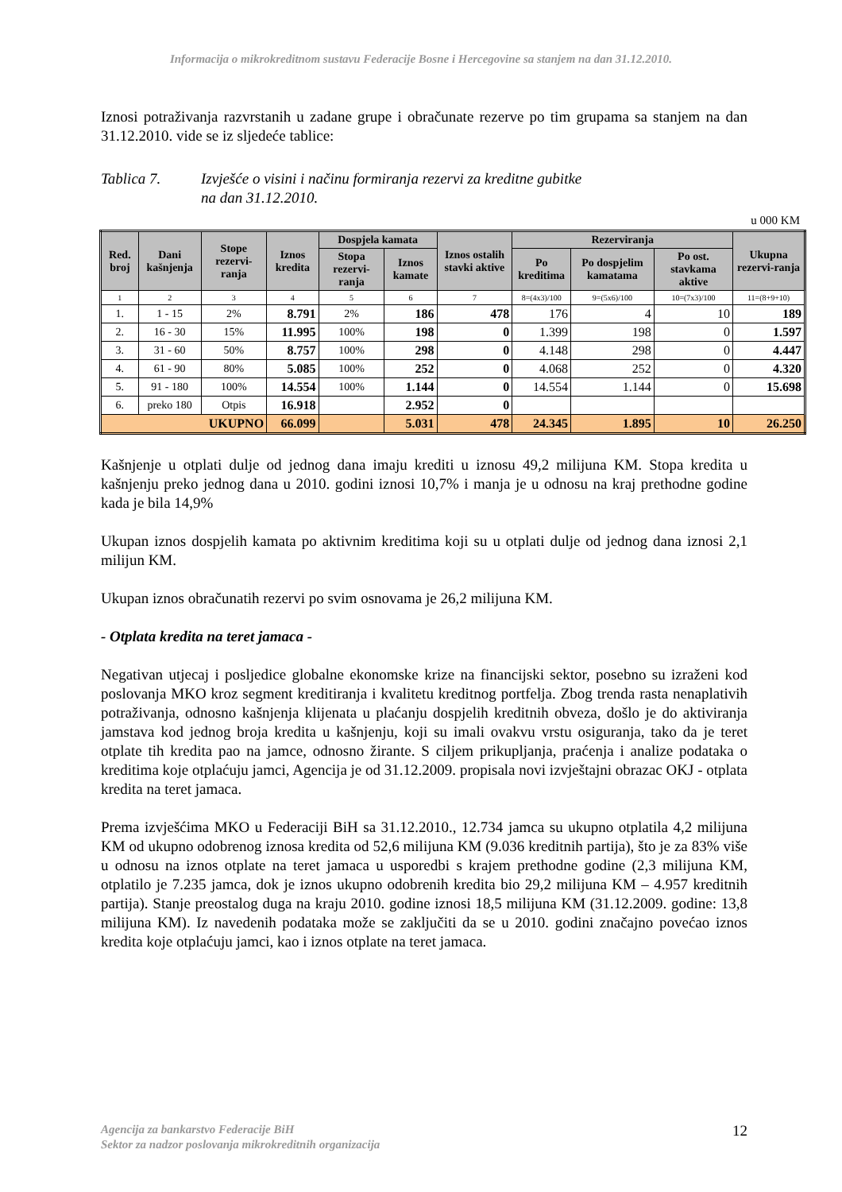Informacija o mikrokreditnom sustavu Federacije Bosne i Hercegovine sa stanjem na dan 31.12.2010.
Iznosi potraživanja razvrstanih u zadane grupe i obračunate rezerve po tim grupama sa stanjem na dan 31.12.2010. vide se iz sljedeće tablice:
Tablica 7. Izvješće o visini i načinu formiranja rezervi za kreditne gubitke
na dan 31.12.2010.
u 000 KM
| Red. broj | Dani kašnjenja | Stope rezervi-ranja | Iznos kredita | Dospjela kamata | | Iznos ostalih stavki aktive | Rezerviranja | | | Ukupna rezervi-ranja |
| --- | --- | --- | --- | --- | --- | --- | --- | --- | --- | --- |
| | | | | Stopa rezervi-ranja | Iznos kamate | | Po kreditima | Po dospjelim kamatama | Po ost. stavkama aktive | |
| 1 | 2 | 3 | 4 | 5 | 6 | 7 | 8=(4x3)/100 | 9=(5x6)/100 | 10=(7x3)/100 | 11=(8+9+10) |
| 1. | 1 - 15 | 2% | 8.791 | 2% | 186 | 478 | 176 | 4 | 10 | 189 |
| 2. | 16 - 30 | 15% | 11.995 | 100% | 198 | 0 | 1.399 | 198 | 0 | 1.597 |
| 3. | 31 - 60 | 50% | 8.757 | 100% | 298 | 0 | 4.148 | 298 | 0 | 4.447 |
| 4. | 61 - 90 | 80% | 5.085 | 100% | 252 | 0 | 4.068 | 252 | 0 | 4.320 |
| 5. | 91 - 180 | 100% | 14.554 | 100% | 1.144 | 0 | 14.554 | 1.144 | 0 | 15.698 |
| 6. | preko 180 | Otpis | 16.918 | | 2.952 | 0 | | | | |
| UKUPNO | | | 66.099 | | 5.031 | 478 | 24.345 | 1.895 | 10 | 26.250 |
Kašnjenje u otplati dulje od jednog dana imaju krediti u iznosu 49,2 milijuna KM. Stopa kredita u kašnjenju preko jednog dana u 2010. godini iznosi 10,7% i manja je u odnosu na kraj prethodne godine kada je bila 14,9%
Ukupan iznos dospjelih kamata po aktivnim kreditima koji su u otplati dulje od jednog dana iznosi 2,1 milijun KM.
Ukupan iznos obračunatih rezervi po svim osnovama je 26,2 milijuna KM.
- Otplata kredita na teret jamaca -
Negativan utjecaj i posljedice globalne ekonomske krize na financijski sektor, posebno su izraženi kod poslovanja MKO kroz segment kreditiranja i kvalitetu kreditnog portfelja. Zbog trenda rasta nenaplativih potraživanja, odnosno kašnjenja klijenata u plaćanju dospjelih kreditnih obveza, došlo je do aktiviranja jamstava kod jednog broja kredita u kašnjenju, koji su imali ovakvu vrstu osiguranja, tako da je teret otplate tih kredita pao na jamce, odnosno žirante. S ciljem prikupljanja, praćenja i analize podataka o kreditima koje otplaćuju jamci, Agencija je od 31.12.2009. propisala novi izvještajni obrazac OKJ - otplata kredita na teret jamaca.
Prema izvješćima MKO u Federaciji BiH sa 31.12.2010., 12.734 jamca su ukupno otplatila 4,2 milijuna KM od ukupno odobrenog iznosa kredita od 52,6 milijuna KM (9.036 kreditnih partija), što je za 83% više u odnosu na iznos otplate na teret jamaca u usporedbi s krajem prethodne godine (2,3 milijuna KM, otplatilo je 7.235 jamca, dok je iznos ukupno odobrenih kredita bio 29,2 milijuna KM – 4.957 kreditnih partija). Stanje preostalog duga na kraju 2010. godine iznosi 18,5 milijuna KM (31.12.2009. godine: 13,8 milijuna KM). Iz navedenih podataka može se zaključiti da se u 2010. godini značajno povećao iznos kredita koje otplaćuju jamci, kao i iznos otplate na teret jamaca.
Agencija za bankarstvo Federacije BiH
Sektor za nadzor poslovanja mikrokreditnih organizacija
12